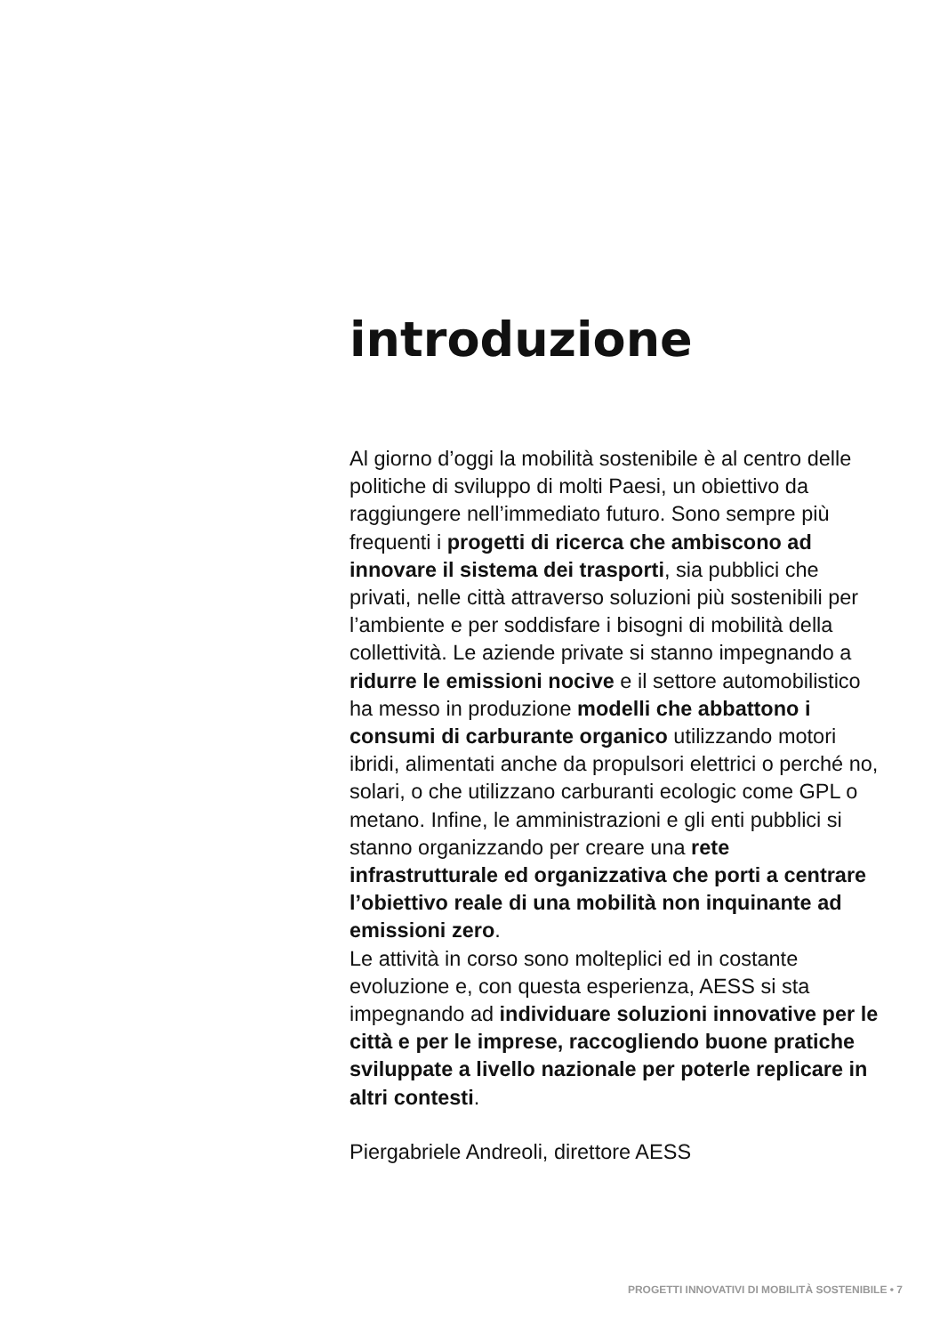introduzione
Al giorno d’oggi la mobilità sostenibile è al centro delle politiche di sviluppo di molti Paesi, un obiettivo da raggiungere nell’immediato futuro. Sono sempre più frequenti i progetti di ricerca che ambiscono ad innovare il sistema dei trasporti, sia pubblici che privati, nelle città attraverso soluzioni più sostenibili per l’ambiente e per soddisfare i bisogni di mobilità della collettività. Le aziende private si stanno impegnando a ridurre le emissioni nocive e il settore automobilistico ha messo in produzione modelli che abbattono i consumi di carburante organico utilizzando motori ibridi, alimentati anche da propulsori elettrici o perché no, solari, o che utilizzano carburanti ecologic come GPL o metano. Infine, le amministrazioni e gli enti pubblici si stanno organizzando per creare una rete infrastrutturale ed organizzativa che porti a centrare l’obiettivo reale di una mobilità non inquinante ad emissioni zero.
Le attività in corso sono molteplici ed in costante evoluzione e, con questa esperienza, AESS si sta impegnando ad individuare soluzioni innovative per le città e per le imprese, raccogliendo buone pratiche sviluppate a livello nazionale per poterle replicare in altri contesti.
Piergabriele Andreoli, direttore AESS
PROGETTI INNOVATIVI DI MOBILITÀ SOSTENIBILE • 7